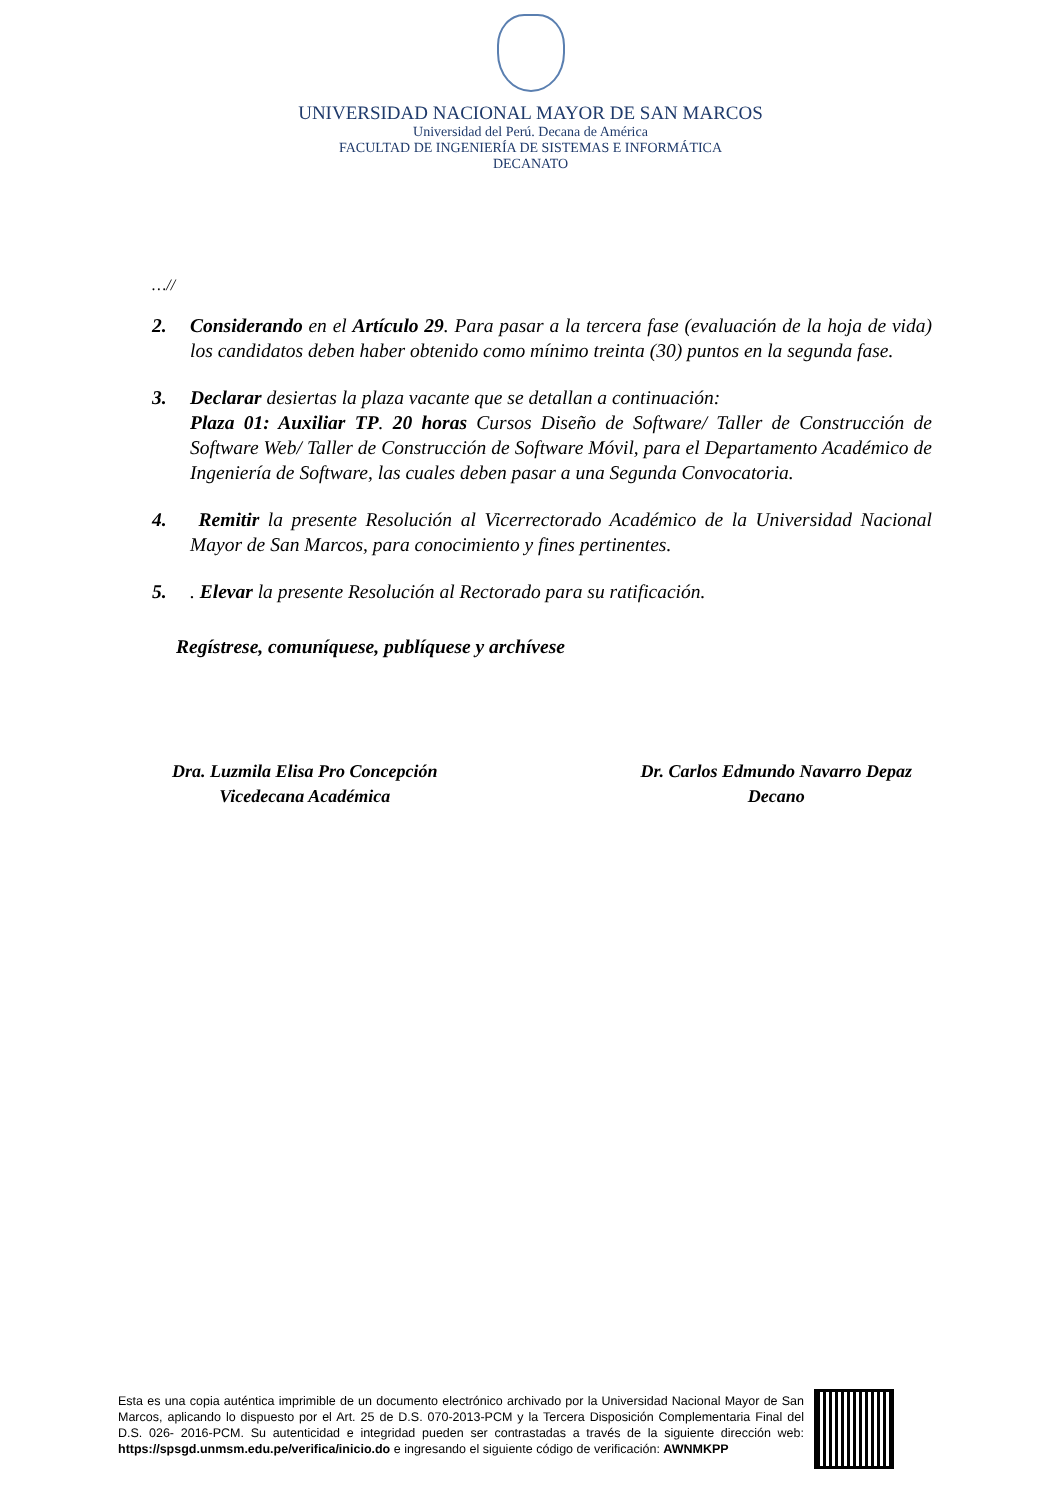UNIVERSIDAD NACIONAL MAYOR DE SAN MARCOS
Universidad del Perú. Decana de América
FACULTAD DE INGENIERÍA DE SISTEMAS E INFORMÁTICA
DECANATO
…//
2. Considerando en el Artículo 29. Para pasar a la tercera fase (evaluación de la hoja de vida) los candidatos deben haber obtenido como mínimo treinta (30) puntos en la segunda fase.
3. Declarar desiertas la plaza vacante que se detallan a continuación:
Plaza 01: Auxiliar TP. 20 horas Cursos Diseño de Software/ Taller de Construcción de Software Web/ Taller de Construcción de Software Móvil, para el Departamento Académico de Ingeniería de Software, las cuales deben pasar a una Segunda Convocatoria.
4. Remitir la presente Resolución al Vicerrectorado Académico de la Universidad Nacional Mayor de San Marcos, para conocimiento y fines pertinentes.
5.. Elevar la presente Resolución al Rectorado para su ratificación.
Regístrese, comuníquese, publíquese y archívese
Dra. Luzmila Elisa Pro Concepción
Vicedecana Académica
Dr. Carlos Edmundo Navarro Depaz
Decano
Esta es una copia auténtica imprimible de un documento electrónico archivado por la Universidad Nacional Mayor de San Marcos, aplicando lo dispuesto por el Art. 25 de D.S. 070-2013-PCM y la Tercera Disposición Complementaria Final del D.S. 026- 2016-PCM. Su autenticidad e integridad pueden ser contrastadas a través de la siguiente dirección web: https://spsgd.unmsm.edu.pe/verifica/inicio.do e ingresando el siguiente código de verificación: AWNMKPP